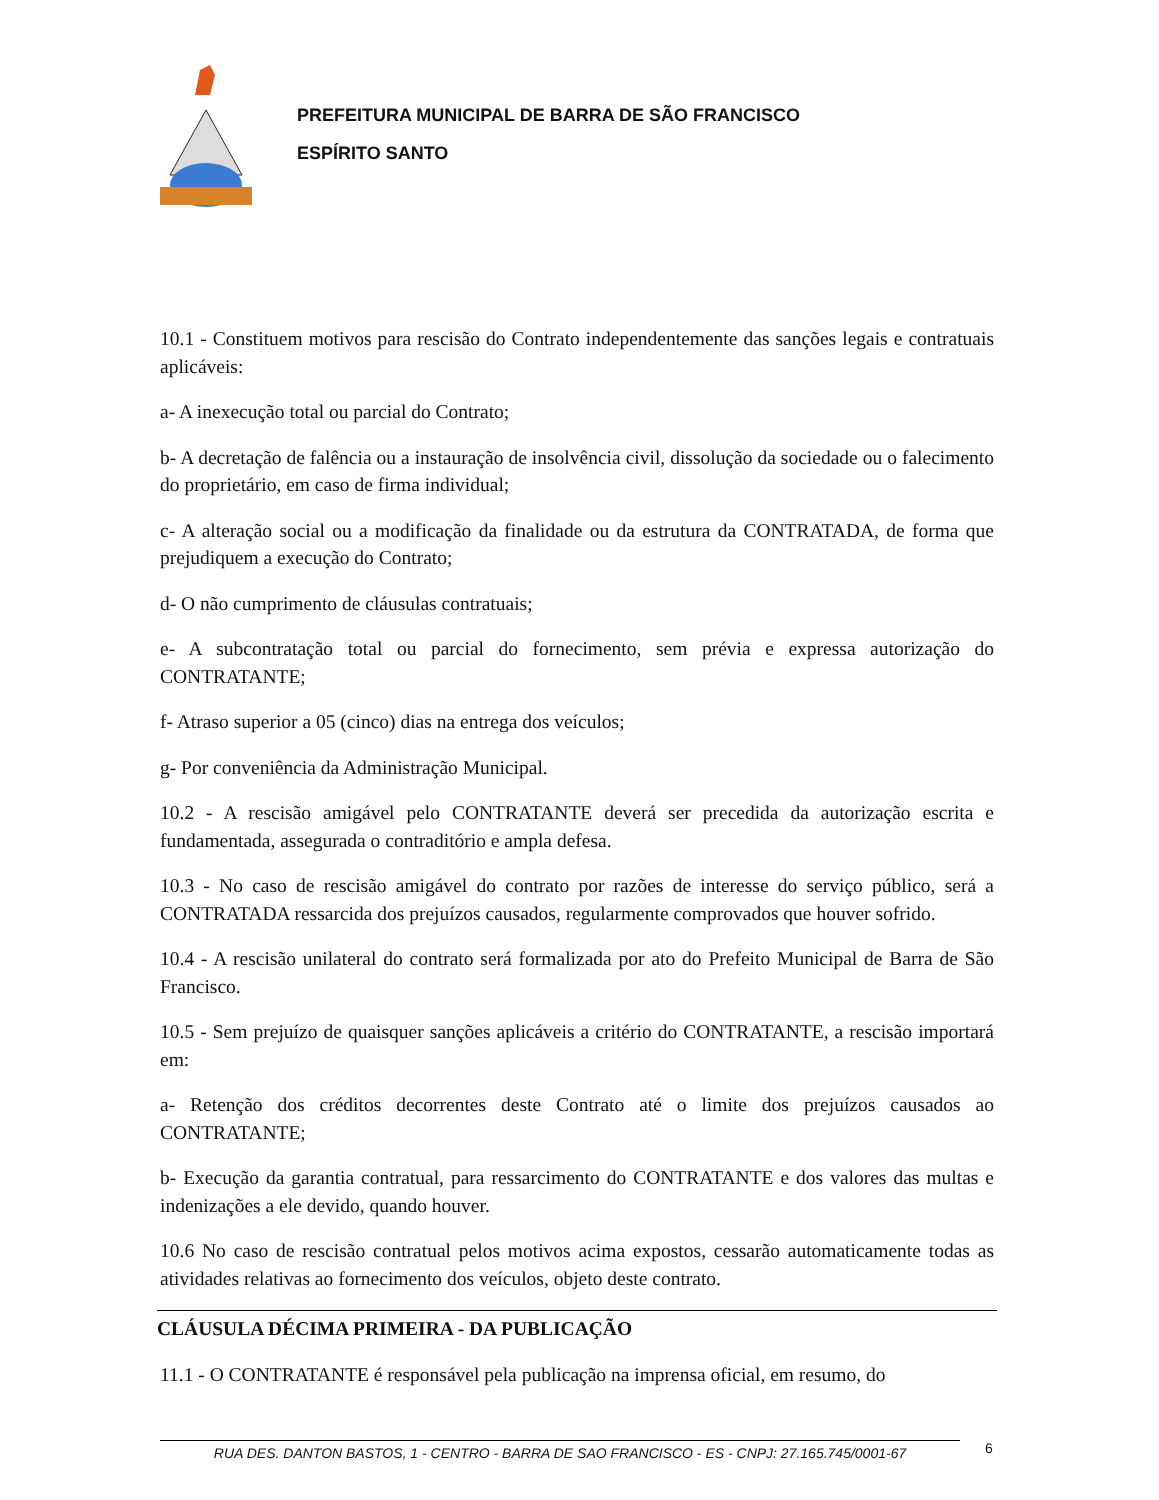PREFEITURA MUNICIPAL DE BARRA DE SÃO FRANCISCO
ESPÍRITO SANTO
10.1 - Constituem motivos para rescisão do Contrato independentemente das sanções legais e contratuais aplicáveis:
a- A inexecução total ou parcial do Contrato;
b- A decretação de falência ou a instauração de insolvência civil, dissolução da sociedade ou o falecimento do proprietário, em caso de firma individual;
c- A alteração social ou a modificação da finalidade ou da estrutura da CONTRATADA, de forma que prejudiquem a execução do Contrato;
d- O não cumprimento de cláusulas contratuais;
e- A subcontratação total ou parcial do fornecimento, sem prévia e expressa autorização do CONTRATANTE;
f- Atraso superior a 05 (cinco) dias na entrega dos veículos;
g- Por conveniência da Administração Municipal.
10.2 - A rescisão amigável pelo CONTRATANTE deverá ser precedida da autorização escrita e fundamentada, assegurada o contraditório e ampla defesa.
10.3 - No caso de rescisão amigável do contrato por razões de interesse do serviço público, será a CONTRATADA ressarcida dos prejuízos causados, regularmente comprovados que houver sofrido.
10.4 - A rescisão unilateral do contrato será formalizada por ato do Prefeito Municipal de Barra de São Francisco.
10.5 - Sem prejuízo de quaisquer sanções aplicáveis a critério do CONTRATANTE, a rescisão importará em:
a- Retenção dos créditos decorrentes deste Contrato até o limite dos prejuízos causados ao CONTRATANTE;
b- Execução da garantia contratual, para ressarcimento do CONTRATANTE e dos valores das multas e indenizações a ele devido, quando houver.
10.6 No caso de rescisão contratual pelos motivos acima expostos, cessarão automaticamente todas as atividades relativas ao fornecimento dos veículos, objeto deste contrato.
CLÁUSULA DÉCIMA PRIMEIRA - DA PUBLICAÇÃO
11.1 - O CONTRATANTE é responsável pela publicação na imprensa oficial, em resumo, do
RUA DES. DANTON BASTOS, 1 - CENTRO - BARRA DE SAO FRANCISCO - ES - CNPJ: 27.165.745/0001-67
6